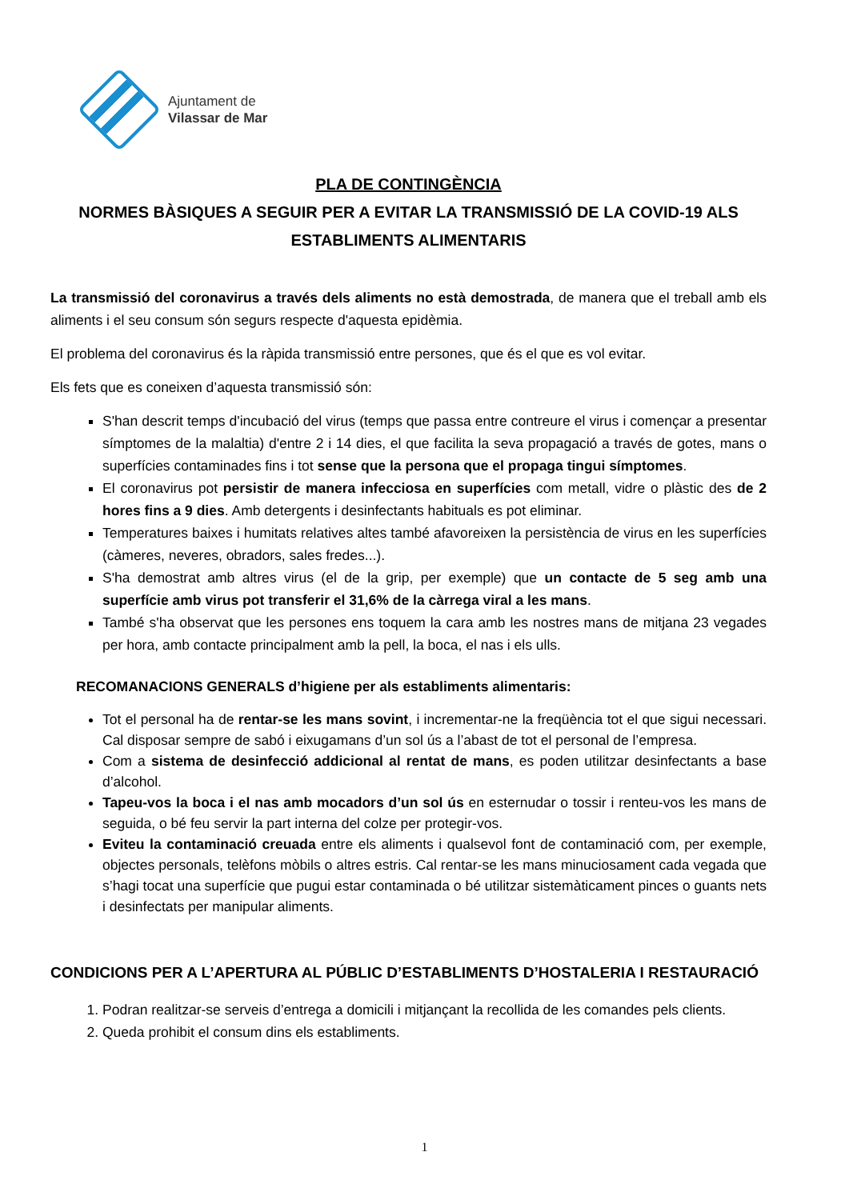Ajuntament de
Vilassar de Mar
PLA DE CONTINGÈNCIA
NORMES BÀSIQUES A SEGUIR PER A EVITAR LA TRANSMISSIÓ DE LA COVID-19 ALS ESTABLIMENTS ALIMENTARIS
La transmissió del coronavirus a través dels aliments no està demostrada, de manera que el treball amb els aliments i el seu consum són segurs respecte d'aquesta epidèmia.
El problema del coronavirus és la ràpida transmissió entre persones, que és el que es vol evitar.
Els fets que es coneixen d’aquesta transmissió són:
S'han descrit temps d'incubació del virus (temps que passa entre contreure el virus i començar a presentar símptomes de la malaltia) d'entre 2 i 14 dies, el que facilita la seva propagació a través de gotes, mans o superfícies contaminades fins i tot sense que la persona que el propaga tingui símptomes.
El coronavirus pot persistir de manera infecciosa en superfícies com metall, vidre o plàstic des de 2 hores fins a 9 dies. Amb detergents i desinfectants habituals es pot eliminar.
Temperatures baixes i humitats relatives altes també afavoreixen la persistència de virus en les superfícies (càmeres, neveres, obradors, sales fredes...).
S'ha demostrat amb altres virus (el de la grip, per exemple) que un contacte de 5 seg amb una superfície amb virus pot transferir el 31,6% de la càrrega viral a les mans.
També s'ha observat que les persones ens toquem la cara amb les nostres mans de mitjana 23 vegades per hora, amb contacte principalment amb la pell, la boca, el nas i els ulls.
RECOMANACIONS GENERALS d’higiene per als establiments alimentaris:
Tot el personal ha de rentar-se les mans sovint, i incrementar-ne la freqüència tot el que sigui necessari. Cal disposar sempre de sabó i eixugamans d’un sol ús a l’abast de tot el personal de l’empresa.
Com a sistema de desinfecció addicional al rentat de mans, es poden utilitzar desinfectants a base d’alcohol.
Tapeu-vos la boca i el nas amb mocadors d’un sol ús en esternudar o tossir i renteu-vos les mans de seguida, o bé feu servir la part interna del colze per protegir-vos.
Eviteu la contaminació creuada entre els aliments i qualsevol font de contaminació com, per exemple, objectes personals, telèfons mòbils o altres estris. Cal rentar-se les mans minuciosament cada vegada que s’hagi tocat una superfície que pugui estar contaminada o bé utilitzar sistemàticament pinces o guants nets i desinfectats per manipular aliments.
CONDICIONS PER A L’APERTURA AL PÚBLIC D’ESTABLIMENTS D’HOSTALERIA I RESTAURACIÓ
1. Podran realitzar-se serveis d’entrega a domicili i mitjançant la recollida de les comandes pels clients.
2. Queda prohibit el consum dins els establiments.
1